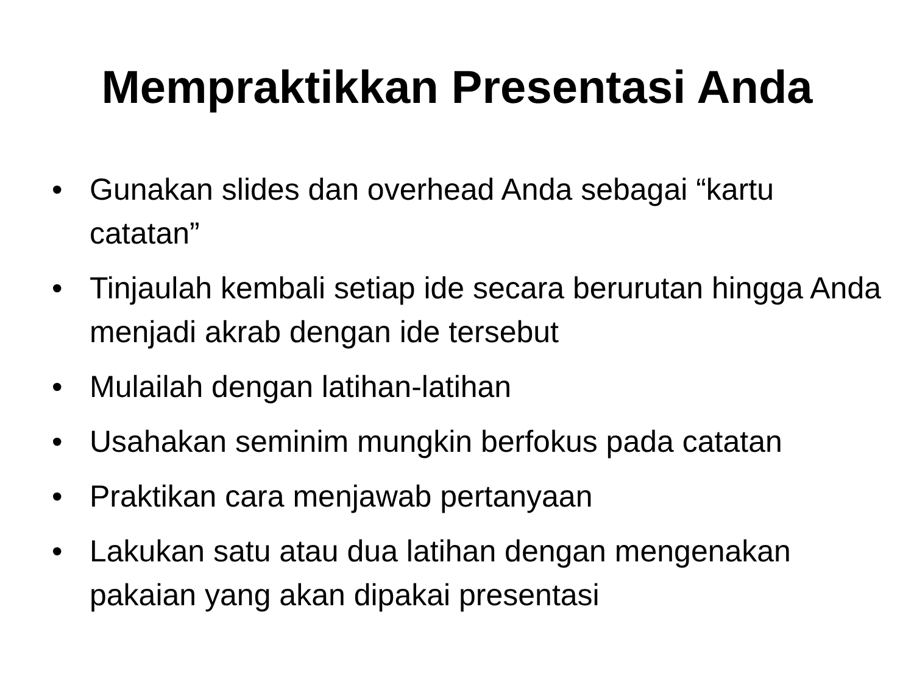Mempraktikkan Presentasi Anda
• Gunakan slides dan overhead Anda sebagai “kartu catatan”
• Tinjaulah kembali setiap ide secara berurutan hingga Anda menjadi akrab dengan ide tersebut
• Mulailah dengan latihan-latihan
• Usahakan seminim mungkin berfokus pada catatan
• Praktikan cara menjawab pertanyaan
• Lakukan satu atau dua latihan dengan mengenakan pakaian yang akan dipakai presentasi